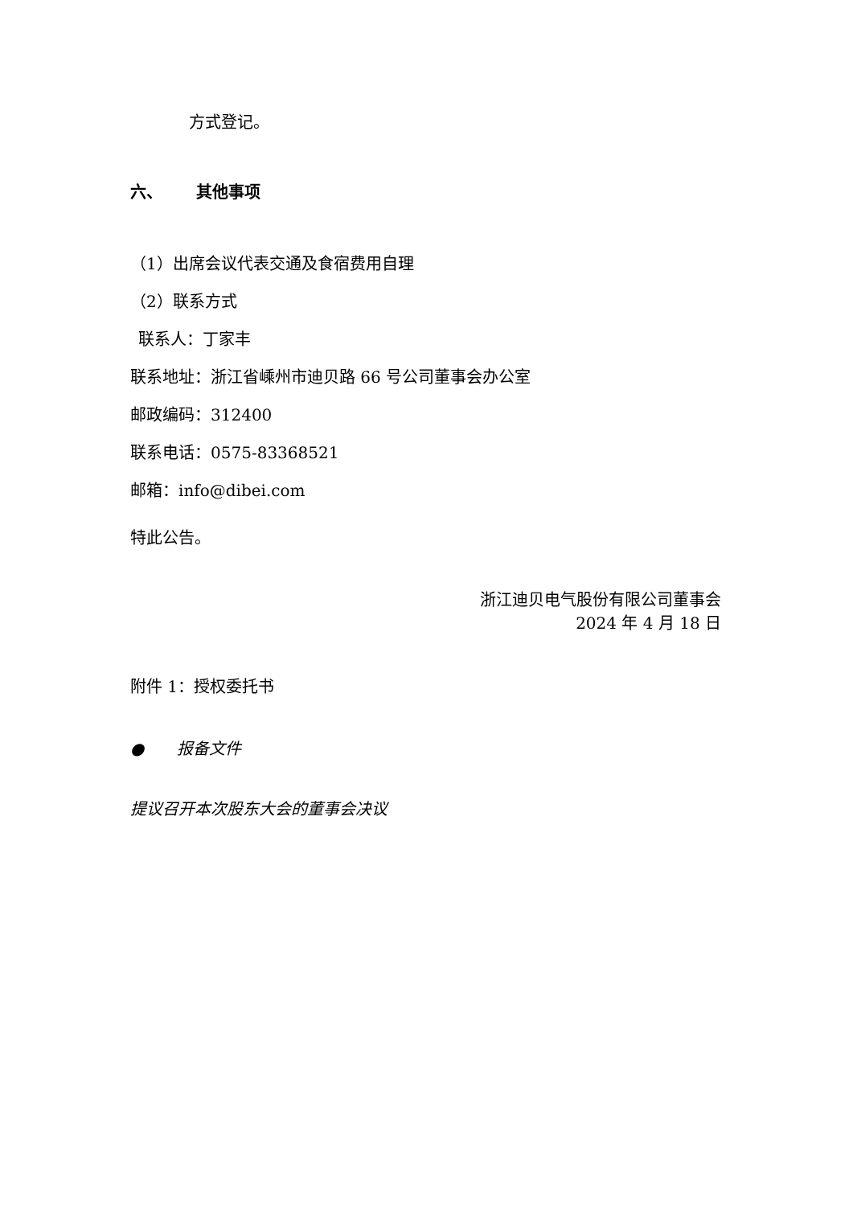方式登记。
六、 其他事项
（1）出席会议代表交通及食宿费用自理
（2）联系方式
联系人：丁家丰
联系地址：浙江省嵊州市迪贝路 66 号公司董事会办公室
邮政编码：312400
联系电话：0575-83368521
邮箱：info@dibei.com
特此公告。
浙江迪贝电气股份有限公司董事会
2024 年 4 月 18 日
附件 1：授权委托书
● 报备文件
提议召开本次股东大会的董事会决议